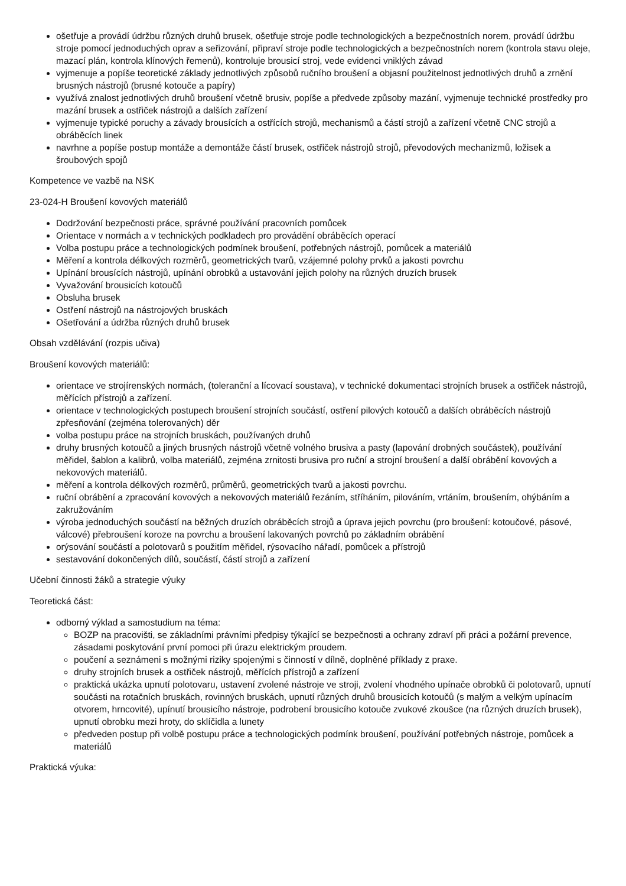ošetřuje a provádí údržbu různých druhů brusek, ošetřuje stroje podle technologických a bezpečnostních norem, provádí údržbu stroje pomocí jednoduchých oprav a seřizování, připraví stroje podle technologických a bezpečnostních norem (kontrola stavu oleje, mazací plán, kontrola klínových řemenů), kontroluje brousicí stroj, vede evidenci vniklých závad
vyjmenuje a popíše teoretické základy jednotlivých způsobů ručního broušení a objasní použitelnost jednotlivých druhů a zrnění brusných nástrojů (brusné kotouče a papíry)
využívá znalost jednotlivých druhů broušení včetně brusiv, popíše a předvede způsoby mazání, vyjmenuje technické prostředky pro mazání brusek a ostřiček nástrojů a dalších zařízení
vyjmenuje typické poruchy a závady brousících a ostřících strojů, mechanismů a částí strojů a zařízení včetně CNC strojů a obráběcích linek
navrhne a popíše postup montáže a demontáže částí brusek, ostřiček nástrojů strojů, převodových mechanizmů, ložisek a šroubových spojů
Kompetence ve vazbě na NSK
23-024-H Broušení kovových materiálů
Dodržování bezpečnosti práce, správné používání pracovních pomůcek
Orientace v normách a v technických podkladech pro provádění obráběcích operací
Volba postupu práce a technologických podmínek broušení, potřebných nástrojů, pomůcek a materiálů
Měření a kontrola délkových rozměrů, geometrických tvarů, vzájemné polohy prvků a jakosti povrchu
Upínání brousících nástrojů, upínání obrobků a ustavování jejich polohy na různých druzích brusek
Vyvažování brousicích kotoučů
Obsluha brusek
Ostření nástrojů na nástrojových bruskách
Ošetřování a údržba různých druhů brusek
Obsah vzdělávání (rozpis učiva)
Broušení kovových materiálů:
orientace ve strojírenských normách, (toleranční a lícovací soustava), v technické dokumentaci strojních brusek a ostřiček nástrojů, měřících přístrojů a zařízení.
orientace v technologických postupech broušení strojních součástí, ostření pilových kotoučů a dalších obráběcích nástrojů zpřesňování (zejména tolerovaných) děr
volba postupu práce na strojních bruskách, používaných druhů
druhy brusných kotoučů a jiných brusných nástrojů včetně volného brusiva a pasty (lapování drobných součástek), používání měřidel, šablon a kalibrů, volba materiálů, zejména zrnitosti brusiva pro ruční a strojní broušení a další obrábění kovových a nekovových materiálů.
měření a kontrola délkových rozměrů, průměrů, geometrických tvarů a jakosti povrchu.
ruční obrábění a zpracování kovových a nekovových materiálů řezáním, stříháním, pilováním, vrtáním, broušením, ohýbáním a zakružováním
výroba jednoduchých součástí na běžných druzích obráběcích strojů a úprava jejich povrchu (pro broušení: kotoučové, pásové, válcové) přebroušení koroze na povrchu a broušení lakovaných povrchů po základním obrábění
orýsování součástí a polotovarů s použitím měřidel, rýsovacího nářadí, pomůcek a přístrojů
sestavování dokončených dílů, součástí, částí strojů a zařízení
Učební činnosti žáků a strategie výuky
Teoretická část:
odborný výklad a samostudium na téma:
BOZP na pracovišti, se základními právními předpisy týkající se bezpečnosti a ochrany zdraví při práci a požární prevence, zásadami poskytování první pomoci při úrazu elektrickým proudem.
poučení a seznámeni s možnými riziky spojenými s činností v dílně, doplněné příklady z praxe.
druhy strojních brusek a ostřiček nástrojů, měřících přístrojů a zařízení
praktická ukázka upnutí polotovaru, ustavení zvolené nástroje ve stroji, zvolení vhodného upínače obrobků či polotovarů, upnutí součásti na rotačních bruskách, rovinných bruskách, upnutí různých druhů brousicích kotoučů (s malým a velkým upínacím otvorem, hrncovité), upínutí brousicího nástroje, podrobení brousicího kotouče zvukové zkoušce (na různých druzích brusek), upnutí obrobku mezi hroty, do sklíčidla a lunety
předveden postup při volbě postupu práce a technologických podmínk broušení, používání potřebných nástroje, pomůcek a materiálů
Praktická výuka: